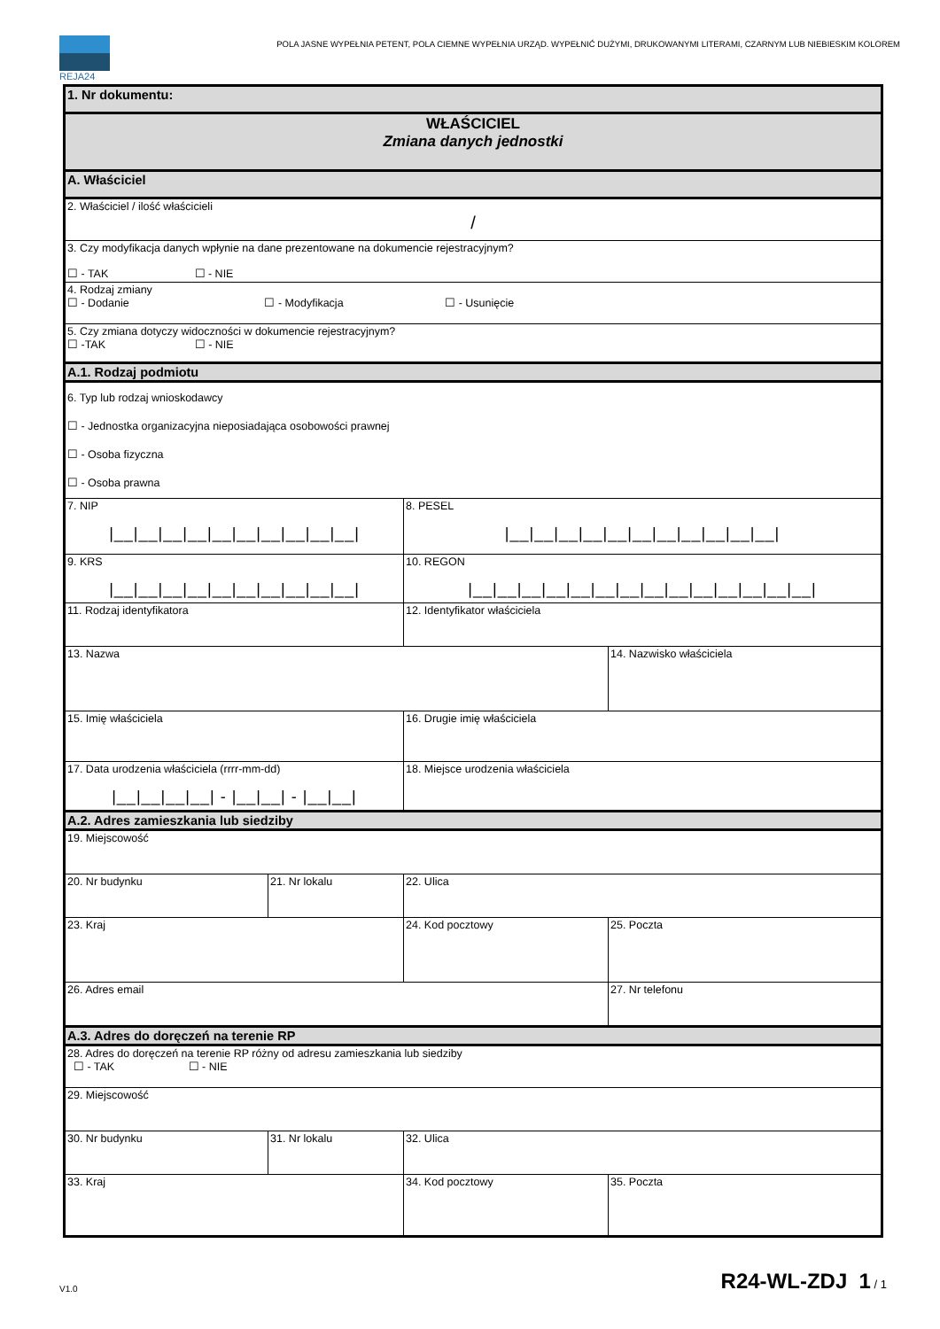REJA24
POLA JASNE WYPEŁNIA PETENT, POLA CIEMNE WYPEŁNIA URZĄD. WYPEŁNIĆ DUŻYMI, DRUKOWANYMI LITERAMI, CZARNYM LUB NIEBIESKIM KOLOREM
| 1. Nr dokumentu: | | | |
| WŁAŚCICIEL Zmiana danych jednostki | | | |
| A. Właściciel | | | |
| 2. Właściciel / ilość właścicieli / | | | |
| 3. Czy modyfikacja danych wpłynie na dane prezentowane na dokumencie rejestracyjnym? ☐ - TAK ☐ - NIE | | | |
| 4. Rodzaj zmiany ☐ - Dodanie ☐ - Modyfikacja ☐ - Usunięcie | | | |
| 5. Czy zmiana dotyczy widoczności w dokumencie rejestracyjnym? ☐ -TAK ☐ - NIE | | | |
| A.1. Rodzaj podmiotu | | | |
| 6. Typ lub rodzaj wnioskodawcy ☐ - Jednostka organizacyjna nieposiadająca osobowości prawnej ☐ - Osoba fizyczna ☐ - Osoba prawna | | | |
| 7. NIP /__/__/__/__/__/__/__/__/__/__/ | | 8. PESEL /__/__/__/__/__/__/__/__/__/__/__/ | |
| 9. KRS /__/__/__/__/__/__/__/__/__/__/ | | 10. REGON /__/__/__/__/__/__/__/__/__/__/__/__/__/__/ | |
| 11. Rodzaj identyfikatora | | 12. Identyfikator właściciela | |
| 13. Nazwa | | | 14. Nazwisko właściciela |
| 15. Imię właściciela | | 16. Drugie imię właściciela | |
| 17. Data urodzenia właściciela (rrrr-mm-dd) /__/__/__/__/ - /__/__/ - /__/__/ | | 18. Miejsce urodzenia właściciela | |
| A.2. Adres zamieszkania lub siedziby | | | |
| 19. Miejscowość | | | |
| 20. Nr budynku | 21. Nr lokalu | 22. Ulica | |
| 23. Kraj | | 24. Kod pocztowy | 25. Poczta |
| 26. Adres email | | | 27. Nr telefonu |
| A.3. Adres do doręczeń na terenie RP | | | |
| 28. Adres do doręczeń na terenie RP różny od adresu zamieszkania lub siedziby ☐ - TAK ☐ - NIE | | | |
| 29. Miejscowość | | | |
| 30. Nr budynku | 31. Nr lokalu | 32. Ulica | |
| 33. Kraj | | 34. Kod pocztowy | 35. Poczta |
V1.0 R24-WL-ZDJ 1 / 1